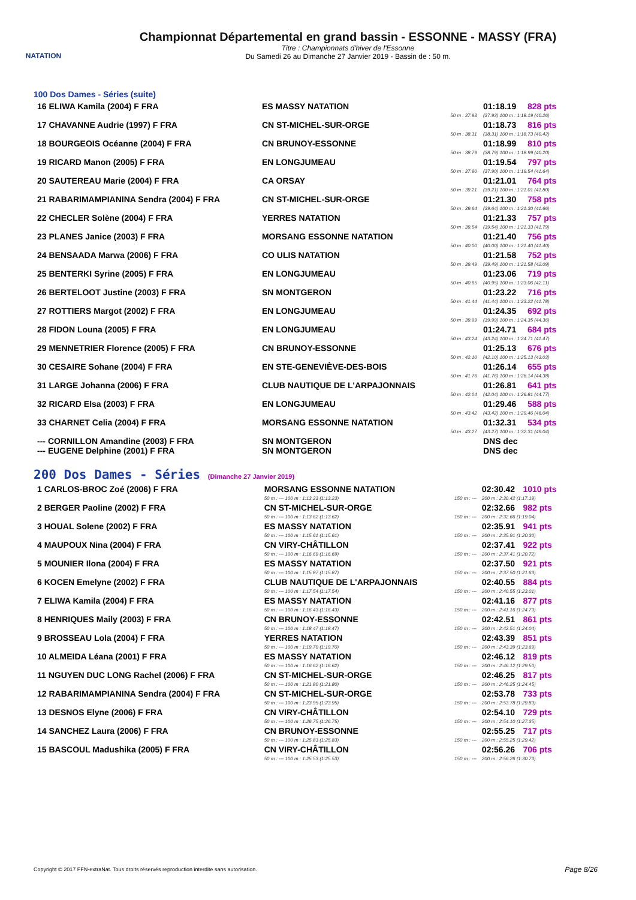NATATION
Championnat Départemental en grand bassin - ESSONNE - MASSY (FRA)
Titre : Championnats d'hiver de l'Essonne
Du Samedi 26 au Dimanche 27 Janvier 2019 - Bassin de : 50 m.
100 Dos Dames - Séries (suite)
| 16 ELIWA Kamila (2004) F FRA | ES MASSY NATATION | | 01:18.19 | 828 pts |
| | | 50 m : 37.93 | (37.93) 100 m : 1:18.19 (40.26) | |
| 17 CHAVANNE Audrie (1997) F FRA | CN ST-MICHEL-SUR-ORGE | | 01:18.73 | 816 pts |
| | | 50 m : 38.31 | (38.31) 100 m : 1:18.73 (40.42) | |
| 18 BOURGEOIS Océanne (2004) F FRA | CN BRUNOY-ESSONNE | | 01:18.99 | 810 pts |
| | | 50 m : 38.79 | (38.79) 100 m : 1:18.99 (40.20) | |
| 19 RICARD Manon (2005) F FRA | EN LONGJUMEAU | | 01:19.54 | 797 pts |
| | | 50 m : 37.90 | (37.90) 100 m : 1:19.54 (41.64) | |
| 20 SAUTEREAU Marie (2004) F FRA | CA ORSAY | | 01:21.01 | 764 pts |
| | | 50 m : 39.21 | (39.21) 100 m : 1:21.01 (41.80) | |
| 21 RABARIMAMPIANINA Sendra (2004) F FRA | CN ST-MICHEL-SUR-ORGE | | 01:21.30 | 758 pts |
| | | 50 m : 39.64 | (39.64) 100 m : 1:21.30 (41.66) | |
| 22 CHECLER Solène (2004) F FRA | YERRES NATATION | | 01:21.33 | 757 pts |
| | | 50 m : 39.54 | (39.54) 100 m : 1:21.33 (41.79) | |
| 23 PLANES Janice (2003) F FRA | MORSANG ESSONNE NATATION | | 01:21.40 | 756 pts |
| | | 50 m : 40.00 | (40.00) 100 m : 1:21.40 (41.40) | |
| 24 BENSAADA Marwa (2006) F FRA | CO ULIS NATATION | | 01:21.58 | 752 pts |
| | | 50 m : 39.49 | (39.49) 100 m : 1:21.58 (42.09) | |
| 25 BENTERKI Syrine (2005) F FRA | EN LONGJUMEAU | | 01:23.06 | 719 pts |
| | | 50 m : 40.95 | (40.95) 100 m : 1:23.06 (42.11) | |
| 26 BERTELOOT Justine (2003) F FRA | SN MONTGERON | | 01:23.22 | 716 pts |
| | | 50 m : 41.44 | (41.44) 100 m : 1:23.22 (41.78) | |
| 27 ROTTIERS Margot (2002) F FRA | EN LONGJUMEAU | | 01:24.35 | 692 pts |
| | | 50 m : 39.99 | (39.99) 100 m : 1:24.35 (44.36) | |
| 28 FIDON Louna (2005) F FRA | EN LONGJUMEAU | | 01:24.71 | 684 pts |
| | | 50 m : 43.24 | (43.24) 100 m : 1:24.71 (41.47) | |
| 29 MENNETRIER Florence (2005) F FRA | CN BRUNOY-ESSONNE | | 01:25.13 | 676 pts |
| | | 50 m : 42.10 | (42.10) 100 m : 1:25.13 (43.03) | |
| 30 CESAIRE Sohane (2004) F FRA | EN STE-GENEVIÈVE-DES-BOIS | | 01:26.14 | 655 pts |
| | | 50 m : 41.76 | (41.76) 100 m : 1:26.14 (44.38) | |
| 31 LARGE Johanna (2006) F FRA | CLUB NAUTIQUE DE L'ARPAJONNAIS | | 01:26.81 | 641 pts |
| | | 50 m : 42.04 | (42.04) 100 m : 1:26.81 (44.77) | |
| 32 RICARD Elsa (2003) F FRA | EN LONGJUMEAU | | 01:29.46 | 588 pts |
| | | 50 m : 43.42 | (43.42) 100 m : 1:29.46 (46.04) | |
| 33 CHARNET Celia (2004) F FRA | MORSANG ESSONNE NATATION | | 01:32.31 | 534 pts |
| | | 50 m : 43.27 | (43.27) 100 m : 1:32.31 (49.04) | |
| --- CORNILLON Amandine (2003) F FRA | SN MONTGERON | | DNS dec | |
| --- EUGENE Delphine (2001) F FRA | SN MONTGERON | | DNS dec | |
200 Dos Dames - Séries (Dimanche 27 Janvier 2019)
| 1 CARLOS-BROC Zoé (2006) F FRA | MORSANG ESSONNE NATATION | | 02:30.42 | 1010 pts |
| | 50 m : --- 100 m : 1:13.23 (1:13.23) | 150 m : --- | 200 m : 2:30.42 (1:17.19) | |
| 2 BERGER Paoline (2002) F FRA | CN ST-MICHEL-SUR-ORGE | | 02:32.66 | 982 pts |
| | 50 m : --- 100 m : 1:13.62 (1:13.62) | 150 m : --- | 200 m : 2:32.66 (1:19.04) | |
| 3 HOUAL Solene (2002) F FRA | ES MASSY NATATION | | 02:35.91 | 941 pts |
| | 50 m : --- 100 m : 1:15.61 (1:15.61) | 150 m : --- | 200 m : 2:35.91 (1:20.30) | |
| 4 MAUPOUX Nina (2004) F FRA | CN VIRY-CHÂTILLON | | 02:37.41 | 922 pts |
| | 50 m : --- 100 m : 1:16.69 (1:16.69) | 150 m : --- | 200 m : 2:37.41 (1:20.72) | |
| 5 MOUNIER Ilona (2004) F FRA | ES MASSY NATATION | | 02:37.50 | 921 pts |
| | 50 m : --- 100 m : 1:15.87 (1:15.87) | 150 m : --- | 200 m : 2:37.50 (1:21.63) | |
| 6 KOCEN Emelyne (2002) F FRA | CLUB NAUTIQUE DE L'ARPAJONNAIS | | 02:40.55 | 884 pts |
| | 50 m : --- 100 m : 1:17.54 (1:17.54) | 150 m : --- | 200 m : 2:40.55 (1:23.01) | |
| 7 ELIWA Kamila (2004) F FRA | ES MASSY NATATION | | 02:41.16 | 877 pts |
| | 50 m : --- 100 m : 1:16.43 (1:16.43) | 150 m : --- | 200 m : 2:41.16 (1:24.73) | |
| 8 HENRIQUES Maily (2003) F FRA | CN BRUNOY-ESSONNE | | 02:42.51 | 861 pts |
| | 50 m : --- 100 m : 1:18.47 (1:18.47) | 150 m : --- | 200 m : 2:42.51 (1:24.04) | |
| 9 BROSSEAU Lola (2004) F FRA | YERRES NATATION | | 02:43.39 | 851 pts |
| | 50 m : --- 100 m : 1:19.70 (1:19.70) | 150 m : --- | 200 m : 2:43.39 (1:23.69) | |
| 10 ALMEIDA Léana (2001) F FRA | ES MASSY NATATION | | 02:46.12 | 819 pts |
| | 50 m : --- 100 m : 1:16.62 (1:16.62) | 150 m : --- | 200 m : 2:46.12 (1:29.50) | |
| 11 NGUYEN DUC LONG Rachel (2006) F FRA | CN ST-MICHEL-SUR-ORGE | | 02:46.25 | 817 pts |
| | 50 m : --- 100 m : 1:21.80 (1:21.80) | 150 m : --- | 200 m : 2:46.25 (1:24.45) | |
| 12 RABARIMAMPIANINA Sendra (2004) F FRA | CN ST-MICHEL-SUR-ORGE | | 02:53.78 | 733 pts |
| | 50 m : --- 100 m : 1:23.95 (1:23.95) | 150 m : --- | 200 m : 2:53.78 (1:29.83) | |
| 13 DESNOS Elyne (2006) F FRA | CN VIRY-CHÂTILLON | | 02:54.10 | 729 pts |
| | 50 m : --- 100 m : 1:26.75 (1:26.75) | 150 m : --- | 200 m : 2:54.10 (1:27.35) | |
| 14 SANCHEZ Laura (2006) F FRA | CN BRUNOY-ESSONNE | | 02:55.25 | 717 pts |
| | 50 m : --- 100 m : 1:25.83 (1:25.83) | 150 m : --- | 200 m : 2:55.25 (1:29.42) | |
| 15 BASCOUL Madushika (2005) F FRA | CN VIRY-CHÂTILLON | | 02:56.26 | 706 pts |
| | 50 m : --- 100 m : 1:25.53 (1:25.53) | 150 m : --- | 200 m : 2:56.26 (1:30.73) | |
Copyright © 2017 FFN-extraNat. Tous droits réservés reproduction interdite sans autorisation.
Page 8/26